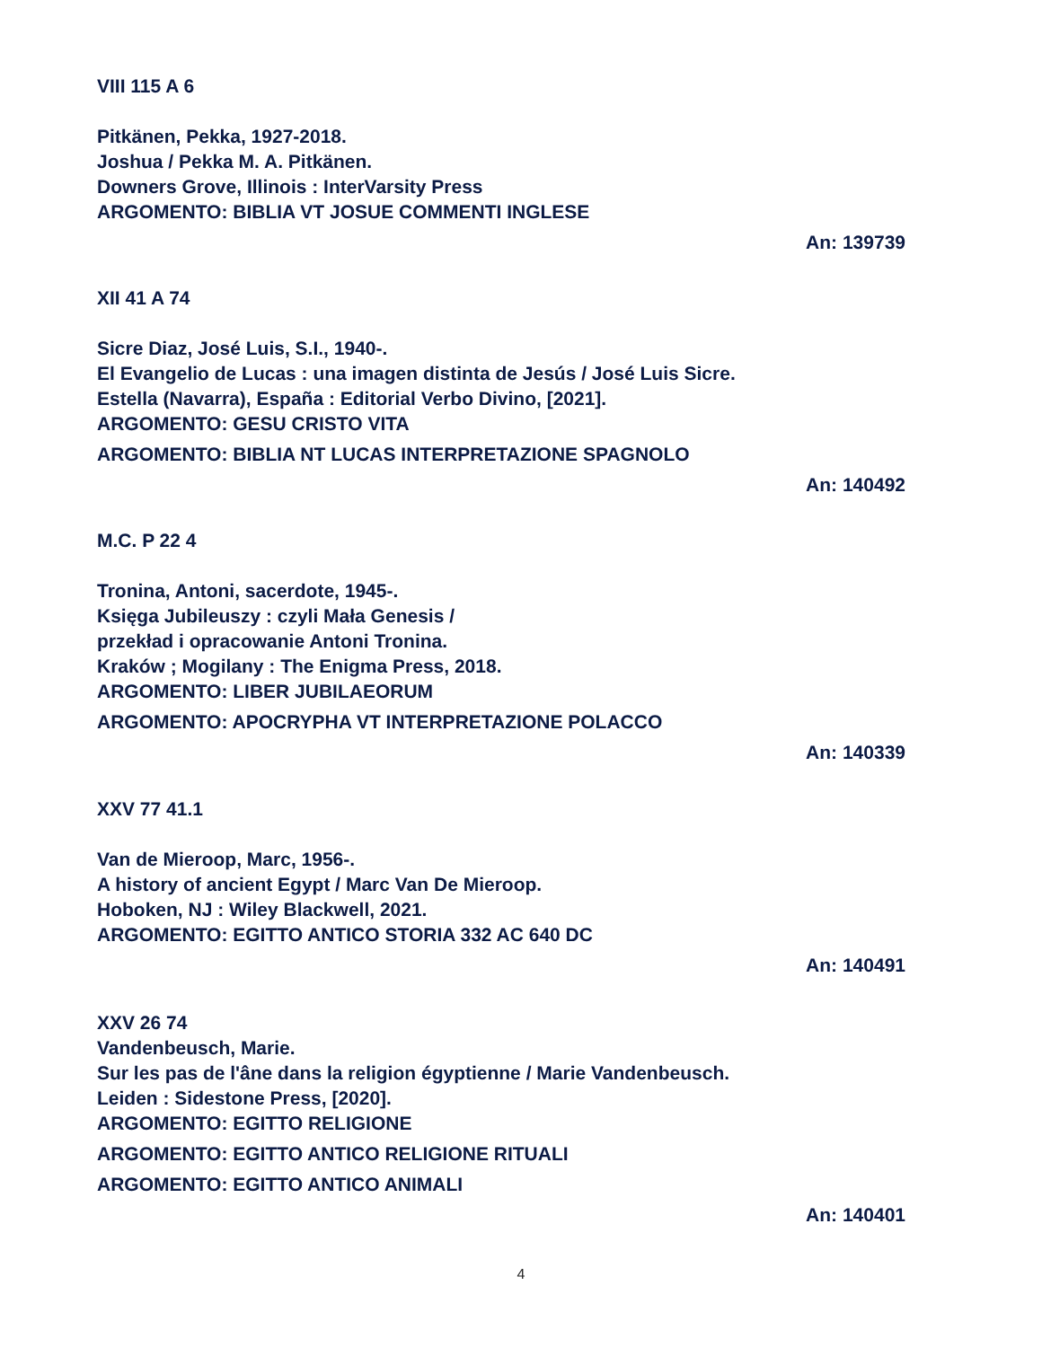VIII 115 A 6
Pitkänen, Pekka, 1927-2018.
Joshua / Pekka M. A. Pitkänen.
Downers Grove, Illinois : InterVarsity Press
ARGOMENTO: BIBLIA VT JOSUE COMMENTI INGLESE
An: 139739
XII 41 A 74
Sicre Diaz, José Luis, S.I., 1940-.
El Evangelio de Lucas : una imagen distinta de Jesús / José Luis Sicre.
Estella (Navarra), España : Editorial Verbo Divino, [2021].
ARGOMENTO: GESU CRISTO VITA
ARGOMENTO: BIBLIA NT LUCAS INTERPRETAZIONE SPAGNOLO
An: 140492
M.C. P 22 4
Tronina, Antoni, sacerdote, 1945-.
Księga Jubileuszy : czyli Mała Genesis /
przekład i opracowanie Antoni Tronina.
Kraków ; Mogilany : The Enigma Press, 2018.
ARGOMENTO: LIBER JUBILAEORUM
ARGOMENTO: APOCRYPHA VT INTERPRETAZIONE POLACCO
An: 140339
XXV 77 41.1
Van de Mieroop, Marc, 1956-.
A history of ancient Egypt / Marc Van De Mieroop.
Hoboken, NJ : Wiley Blackwell, 2021.
ARGOMENTO: EGITTO ANTICO STORIA 332 AC 640 DC
An: 140491
XXV 26 74
Vandenbeusch, Marie.
Sur les pas de l'âne dans la religion égyptienne / Marie Vandenbeusch.
Leiden : Sidestone Press, [2020].
ARGOMENTO: EGITTO RELIGIONE
ARGOMENTO: EGITTO ANTICO RELIGIONE RITUALI
ARGOMENTO: EGITTO ANTICO ANIMALI
An: 140401
4